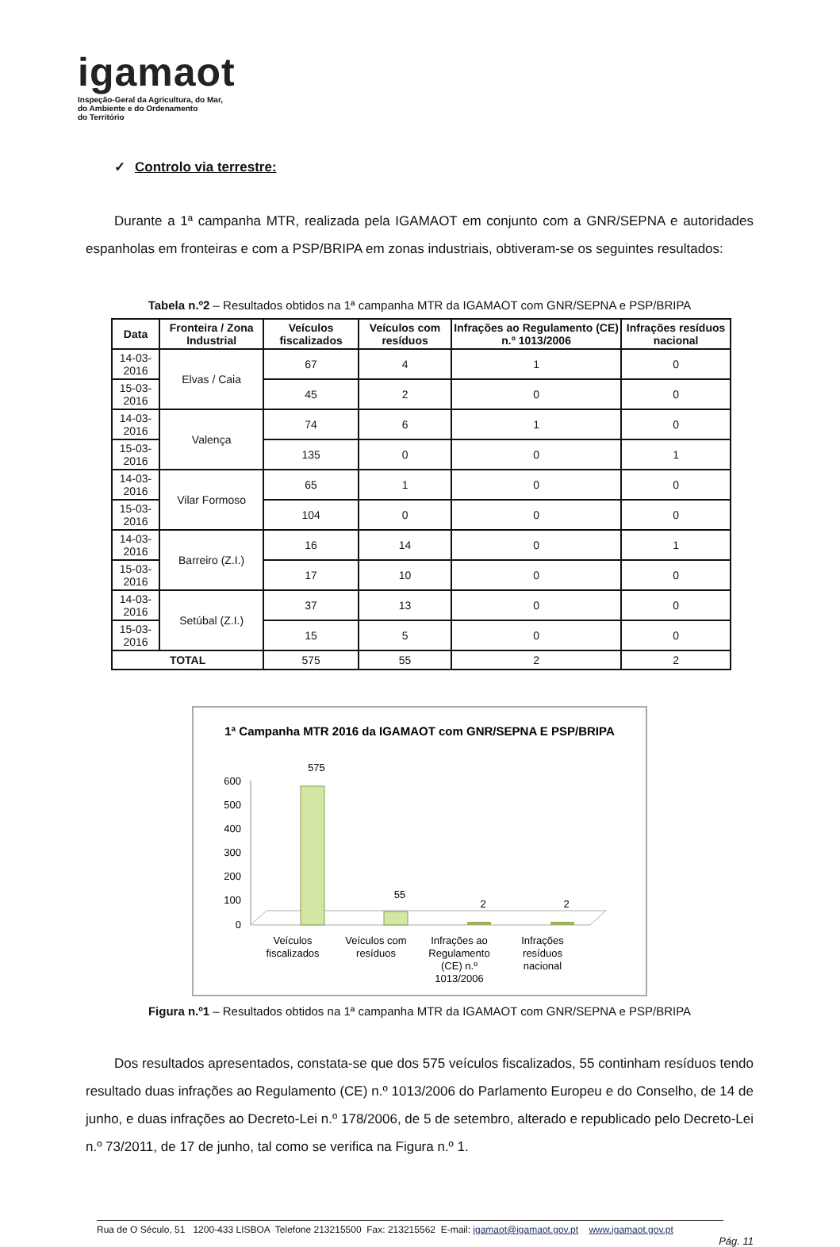igamaot
Inspeção-Geral da Agricultura, do Mar,
do Ambiente e do Ordenamento
do Território
✓ Controlo via terrestre:
Durante a 1ª campanha MTR, realizada pela IGAMAOT em conjunto com a GNR/SEPNA e autoridades espanholas em fronteiras e com a PSP/BRIPA em zonas industriais, obtiveram-se os seguintes resultados:
Tabela n.º2 – Resultados obtidos na 1ª campanha MTR da IGAMAOT com GNR/SEPNA e PSP/BRIPA
| Data | Fronteira / Zona Industrial | Veículos fiscalizados | Veículos com resíduos | Infrações ao Regulamento (CE) n.º 1013/2006 | Infrações resíduos nacional |
| --- | --- | --- | --- | --- | --- |
| 14-03-2016 | Elvas / Caia | 67 | 4 | 1 | 0 |
| 15-03-2016 | | 45 | 2 | 0 | 0 |
| 14-03-2016 | Valença | 74 | 6 | 1 | 0 |
| 15-03-2016 | | 135 | 0 | 0 | 1 |
| 14-03-2016 | Vilar Formoso | 65 | 1 | 0 | 0 |
| 15-03-2016 | | 104 | 0 | 0 | 0 |
| 14-03-2016 | Barreiro (Z.I.) | 16 | 14 | 0 | 1 |
| 15-03-2016 | | 17 | 10 | 0 | 0 |
| 14-03-2016 | Setúbal (Z.I.) | 37 | 13 | 0 | 0 |
| 15-03-2016 | | 15 | 5 | 0 | 0 |
| TOTAL | | 575 | 55 | 2 | 2 |
1ª Campanha MTR 2016 da IGAMAOT com GNR/SEPNA E PSP/BRIPA
600
500
400
300
200
100
0
575
55
2
2
Veículos
fiscalizados
Veículos com
resíduos
Infrações ao
Regulamento
(CE) n.º
1013/2006
Infrações
resíduos
nacional
Figura n.º1 – Resultados obtidos na 1ª campanha MTR da IGAMAOT com GNR/SEPNA e PSP/BRIPA
Dos resultados apresentados, constata-se que dos 575 veículos fiscalizados, 55 continham resíduos tendo resultado duas infrações ao Regulamento (CE) n.º 1013/2006 do Parlamento Europeu e do Conselho, de 14 de junho, e duas infrações ao Decreto-Lei n.º 178/2006, de 5 de setembro, alterado e republicado pelo Decreto-Lei n.º 73/2011, de 17 de junho, tal como se verifica na Figura n.º 1.
Rua de O Século, 51 1200-433 LISBOA Telefone 213215500 Fax: 213215562 E-mail: igamaot@igamaot.gov.pt www.igamaot.gov.pt
Pág. 11